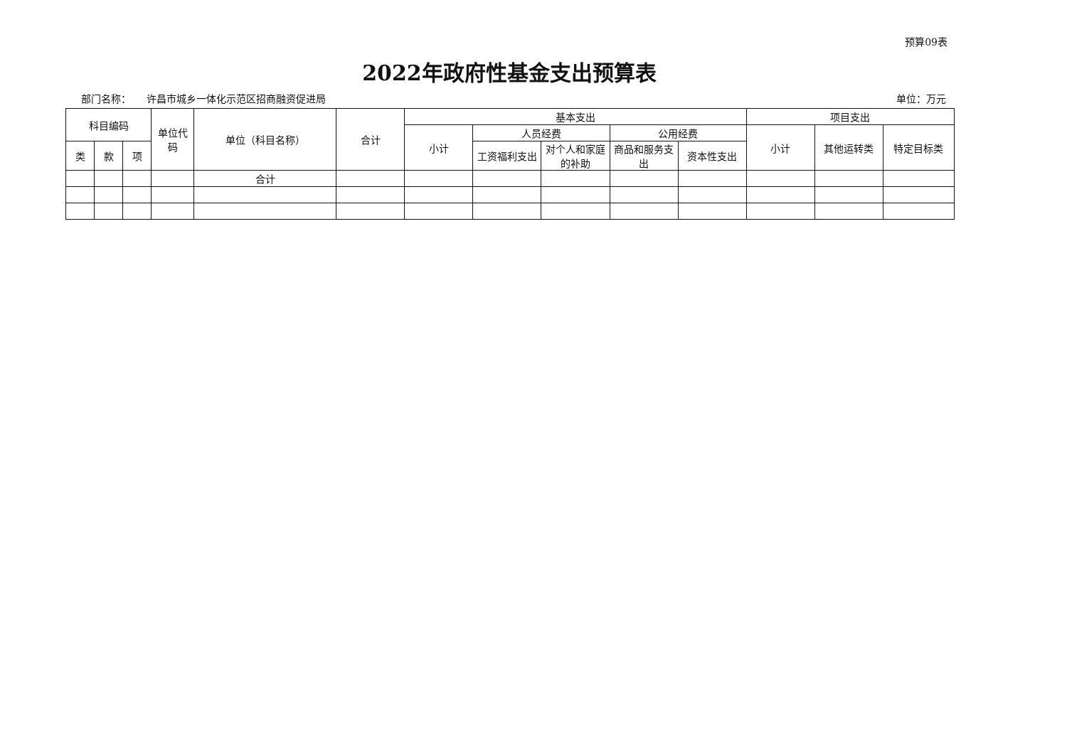预算09表
2022年政府性基金支出预算表
部门名称： 许昌市城乡一体化示范区招商融资促进局 单位：万元
| 科目编码 | | | 单位代码 | 单位（科目名称） | 合计 | 基本支出 | | | | | 项目支出 | | |
| --- | --- | --- | --- | --- | --- | --- | --- | --- | --- | --- | --- | --- | --- |
| | | | | | | 小计 | 人员经费 | | 公用经费 | | 小计 | 其他运转类 | 特定目标类 |
| 类 | 款 | 项 | | | | | 工资福利支出 | 对个人和家庭的补助 | 商品和服务支出 | 资本性支出 | | | |
| | | | | 合计 | | | | | | | | | |